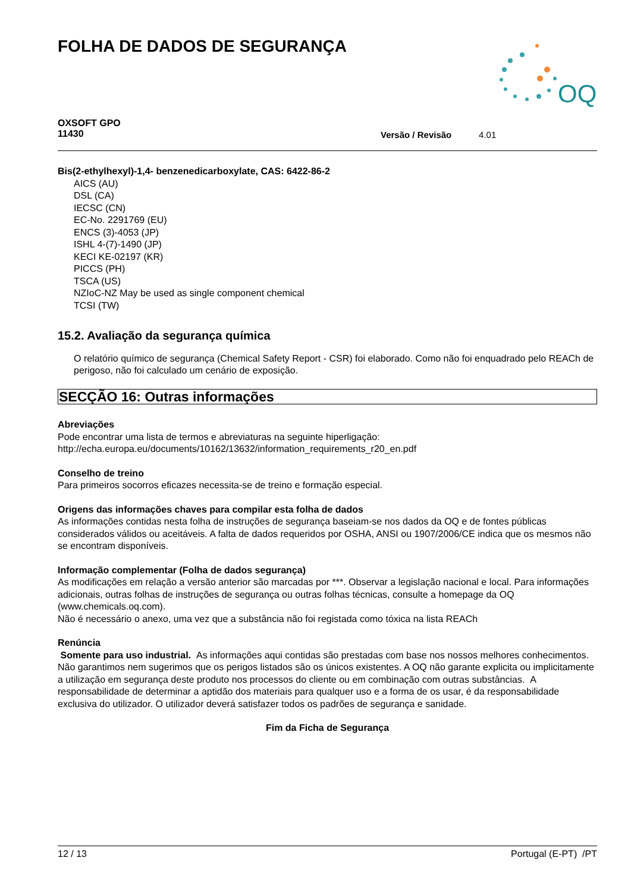FOLHA DE DADOS DE SEGURANÇA
OQ
OXSOFT GPO
11430
Versão / Revisão 4.01
Bis(2-ethylhexyl)-1,4- benzenedicarboxylate, CAS: 6422-86-2
AICS (AU)
DSL (CA)
IECSC (CN)
EC-No. 2291769 (EU)
ENCS (3)-4053 (JP)
ISHL 4-(7)-1490 (JP)
KECI KE-02197 (KR)
PICCS (PH)
TSCA (US)
NZIoC-NZ May be used as single component chemical
TCSI (TW)
15.2. Avaliação da segurança química
O relatório químico de segurança (Chemical Safety Report - CSR) foi elaborado. Como não foi enquadrado pelo REACh de perigoso, não foi calculado um cenário de exposição.
SECÇÃO 16: Outras informações
Abreviações
Pode encontrar uma lista de termos e abreviaturas na seguinte hiperligação:
http://echa.europa.eu/documents/10162/13632/information_requirements_r20_en.pdf
Conselho de treino
Para primeiros socorros eficazes necessita-se de treino e formação especial.
Origens das informações chaves para compilar esta folha de dados
As informações contidas nesta folha de instruções de segurança baseiam-se nos dados da OQ e de fontes públicas considerados válidos ou aceitáveis. A falta de dados requeridos por OSHA, ANSI ou 1907/2006/CE indica que os mesmos não se encontram disponíveis.
Informação complementar (Folha de dados segurança)
As modificações em relação a versão anterior são marcadas por ***. Observar a legislação nacional e local. Para informações adicionais, outras folhas de instruções de segurança ou outras folhas técnicas, consulte a homepage da OQ (www.chemicals.oq.com).
Não é necessário o anexo, uma vez que a substância não foi registada como tóxica na lista REACh
Renúncia
Somente para uso industrial. As informações aqui contidas são prestadas com base nos nossos melhores conhecimentos. Não garantimos nem sugerimos que os perigos listados são os únicos existentes. A OQ não garante explicita ou implicitamente a utilização em segurança deste produto nos processos do cliente ou em combinação com outras substâncias. A responsabilidade de determinar a aptidão dos materiais para qualquer uso e a forma de os usar, é da responsabilidade exclusiva do utilizador. O utilizador deverá satisfazer todos os padrões de segurança e sanidade.
Fim da Ficha de Segurança
12 / 13 Portugal (E-PT) /PT